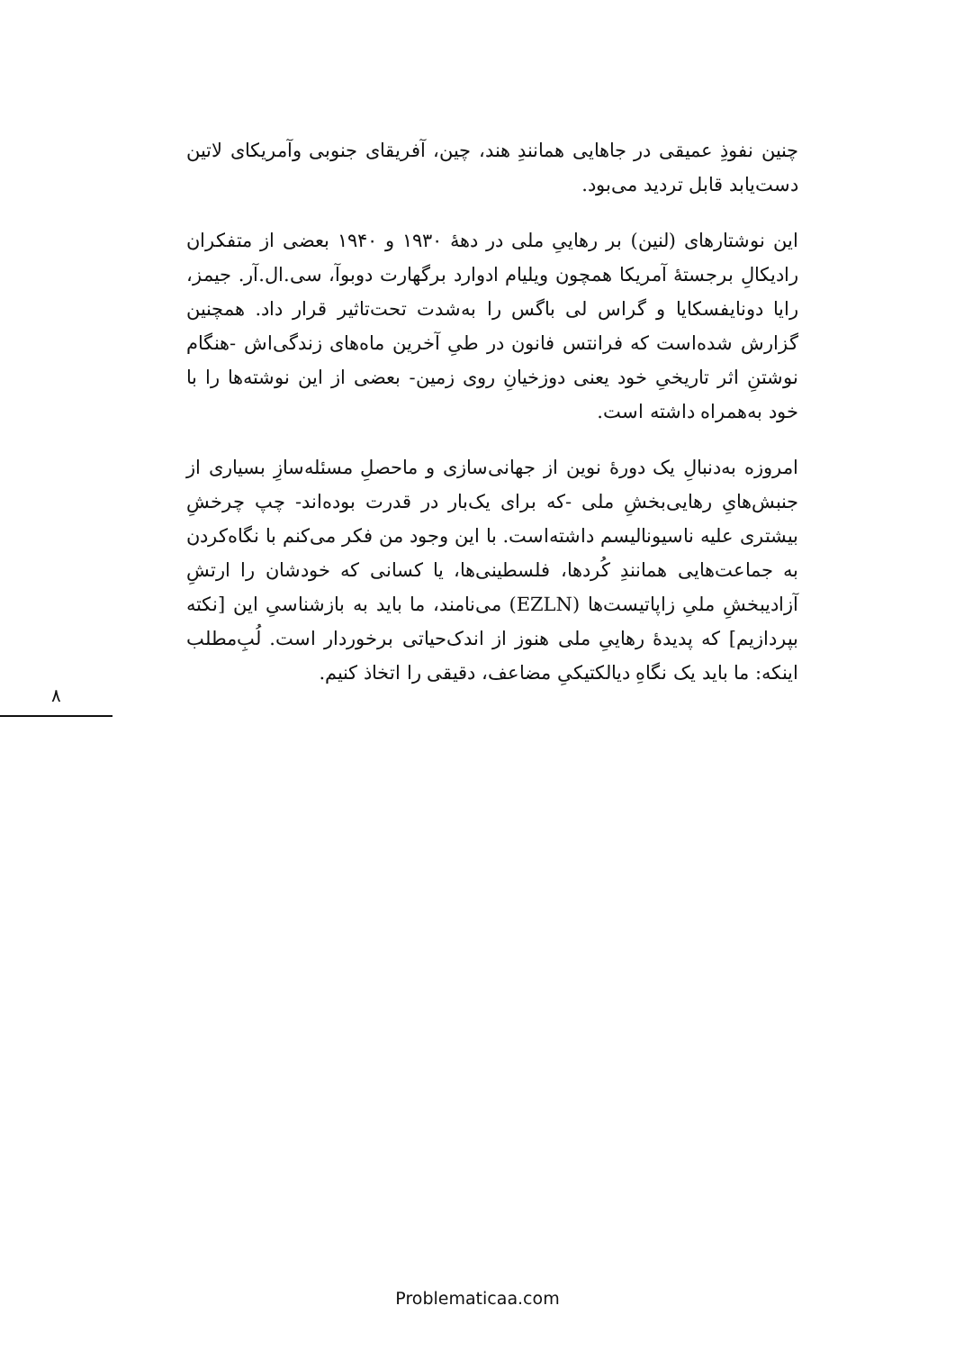چنین نفوذِ عمیقی در جاهایی همانندِ هند، چین، آفریقای جنوبی وآمریکای لاتین دست‌یابد قابل تردید می‌بود.
این نوشتارهای (لنین) بر رهاییِ ملی در دههٔ ۱۹۳۰ و ۱۹۴۰ بعضی از متفکران رادیکالِ برجستهٔ آمریکا همچون ویلیام ادوارد برگهارت دوبوآ، سی.ال.آر. جیمز، رایا دونایفسکایا و گراس لی باگس را به‌شدت تحت‌تاثیر قرار داد. همچنین گزارش شده‌است که فرانتس فانون در طیِ آخرین ماه‌های زندگی‌اش -هنگام نوشتنِ اثر تاریخیِ خود یعنی دوزخیانِ روی زمین- بعضی از این نوشته‌ها را با خود به‌همراه داشته است.
امروزه به‌دنبالِ یک دورهٔ نوین از جهانی‌سازی و ماحصلِ مسئله‌سازِ بسیاری از جنبش‌هایِ رهایی‌بخشِ ملی -که برای یک‌بار در قدرت بوده‌اند- چپ چرخشِ بیشتری علیه ناسیونالیسم داشته‌است. با این وجود من فکر می‌کنم با نگاه‌کردن به جماعت‌هایی همانندِ کُردها، فلسطینی‌ها، یا کسانی که خودشان را ارتشِ آزادیبخشِ ملیِ زاپاتیست‌ها (EZLN) می‌نامند، ما باید به بازشناسیِ این [نکته بپردازیم] که پدیدهٔ رهاییِ ملی هنوز از اندک‌حیاتی برخوردار است. لُبِ‌مطلب اینکه: ما باید یک نگاهِ دیالکتیکیِ مضاعف، دقیقی را اتخاذ کنیم.
۸
Problematicaa.com